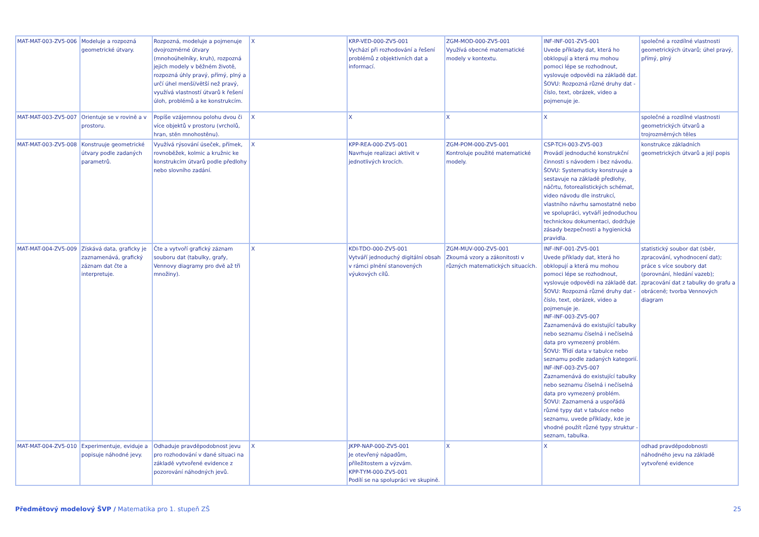| MAT-MAT-003-ZV5-006 | Modeluje a rozpozná geometrické útvary. | Rozpozná, modeluje a pojmenuje dvojrozměrné útvary (mnohoúhelníky, kruh), rozpozná jejich modely v běžném životě, rozpozná úhly pravý, přímý, plný a určí úhel menší/větší než pravý, využívá vlastností útvarů k řešení úloh, problémů a ke konstrukcím. | X | KRP-VED-000-ZV5-001 Vychází při rozhodování a řešení problémů z objektivních dat a informací. | ZGM-MOD-000-ZV5-001 Využívá obecné matematické modely v kontextu. | INF-INF-001-ZV5-001 Uvede příklady dat, která ho obklopují a která mu mohou pomoci lépe se rozhodnout, vyslovuje odpovědi na základě dat. ŠOVU: Rozpozná různé druhy dat - číslo, text, obrázek, video a pojmenuje je. | společné a rozdílné vlastnosti geometrických útvarů; úhel pravý, přímý, plný |
| MAT-MAT-003-ZV5-007 | Orientuje se v rovině a v prostoru. | Popíše vzájemnou polohu dvou či více objektů v prostoru (vrcholů, hran, stěn mnohostěnu). | X | X | X | X | společné a rozdílné vlastnosti geometrických útvarů a trojrozměrných těles |
| MAT-MAT-003-ZV5-008 | Konstruuje geometrické útvary podle zadaných parametrů. | Využívá rýsování úseček, přímek, rovnoběžek, kolmic a kružnic ke konstrukcím útvarů podle předlohy nebo slovního zadání. | X | KPP-REA-000-ZV5-001 Navrhuje realizaci aktivit v jednotlivých krocích. | ZGM-POM-000-ZV5-001 Kontroluje použité matematické modely. | CSP-TCH-003-ZV5-003 Provádí jednoduché konstrukční činnosti s návodem i bez návodu. ŠOVU: Systematicky konstruuje a sestavuje na základě předlohy, náčrtu, fotorealistických schémat, video návodu dle instrukcí, vlastního návrhu samostatně nebo ve spolupráci, vytváří jednoduchou technickou dokumentaci, dodržuje zásady bezpečnosti a hygienická pravidla. | konstrukce základních geometrických útvarů a její popis |
| MAT-MAT-004-ZV5-009 | Získává data, graficky je zaznamenává, grafický záznam dat čte a interpretuje. | Čte a vytvoří grafický záznam souboru dat (tabulky, grafy, Vennovy diagramy pro dvě až tři množiny). | X | KDI-TDO-000-ZV5-001 Vytváří jednoduchý digitální obsah v rámci plnění stanovených výukových cílů. | ZGM-MUV-000-ZV5-001 Zkoumá vzory a zákonitosti v různých matematických situacích. | INF-INF-001-ZV5-001 Uvede příklady dat, která ho obklopují a která mu mohou pomoci lépe se rozhodnout, vyslovuje odpovědi na základě dat. ŠOVU: Rozpozná různé druhy dat - číslo, text, obrázek, video a pojmenuje je. INF-INF-003-ZV5-007 Zaznamenává do existující tabulky nebo seznamu číselná i nečíselná data pro vymezený problém. ŠOVU: Třídí data v tabulce nebo seznamu podle zadaných kategorií. INF-INF-003-ZV5-007 Zaznamenává do existující tabulky nebo seznamu číselná i nečíselná data pro vymezený problém. ŠOVU: Zaznamená a uspořádá různé typy dat v tabulce nebo seznamu, uvede příklady, kde je vhodné použít různé typy struktur - seznam, tabulka. | statistický soubor dat (sběr, zpracování, vyhodnocení dat); práce s více soubory dat (porovnání, hledání vazeb); zpracování dat z tabulky do grafu a obráceně; tvorba Vennových diagram |
| MAT-MAT-004-ZV5-010 | Experimentuje, eviduje a popisuje náhodné jevy. | Odhaduje pravděpodobnost jevu pro rozhodování v dané situaci na základě vytvořené evidence z pozorování náhodných jevů. | X | JKPP-NAP-000-ZV5-001 Je otevřený nápadům, příležitostem a výzvám. KPP-TYM-000-ZV5-001 Podílí se na spolupráci ve skupině. | X | X | odhad pravděpodobnosti náhodného jevu na základě vytvořené evidence |
Předmětový modelový ŠVP / Matematika pro 1. stupeň ZŠ 25